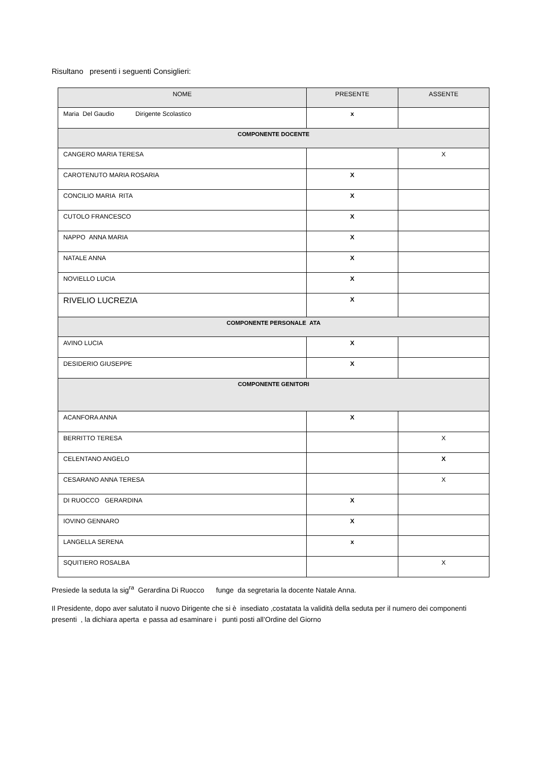Risultano presenti i seguenti Consiglieri:
| NOME | PRESENTE | ASSENTE |
| --- | --- | --- |
| Maria Del Gaudio Dirigente Scolastico | x | |
| COMPONENTE DOCENTE | | |
| CANGERO MARIA TERESA | | X |
| CAROTENUTO MARIA ROSARIA | X | |
| CONCILIO MARIA RITA | X | |
| CUTOLO FRANCESCO | X | |
| NAPPO ANNA MARIA | X | |
| NATALE ANNA | X | |
| NOVIELLO LUCIA | X | |
| RIVELIO LUCREZIA | X | |
| COMPONENTE PERSONALE ATA | | |
| AVINO LUCIA | X | |
| DESIDERIO GIUSEPPE | X | |
| COMPONENTE GENITORI | | |
| ACANFORA ANNA | X | |
| BERRITTO TERESA | | X |
| CELENTANO ANGELO | | X |
| CESARANO ANNA TERESA | | X |
| DI RUOCCO GERARDINA | X | |
| IOVINO GENNARO | X | |
| LANGELLA SERENA | x | |
| SQUITIERO ROSALBA | | X |
Presiede la seduta la sig<sup>ra</sup> Gerardina Di Ruocco funge da segretaria la docente Natale Anna.
Il Presidente, dopo aver salutato il nuovo Dirigente che si è insediato ,costatata la validità della seduta per il numero dei componenti presenti , la dichiara aperta e passa ad esaminare i punti posti all’Ordine del Giorno